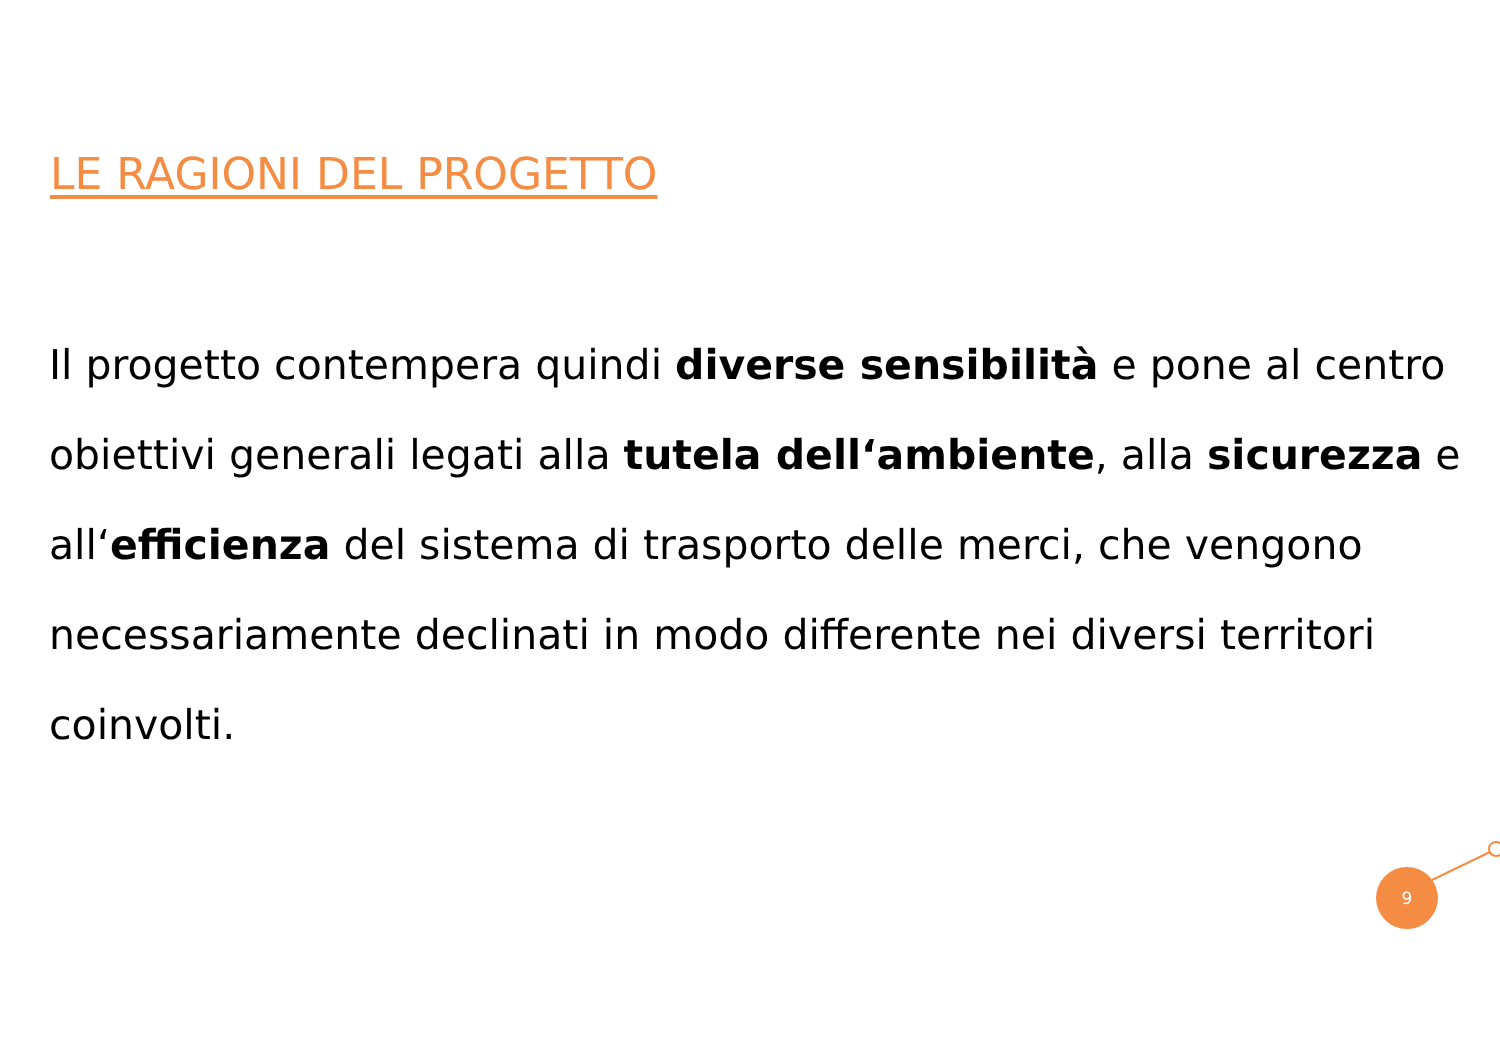LE RAGIONI DEL PROGETTO
Il progetto contempera quindi diverse sensibilità e pone al centro obiettivi generali legati alla tutela dell‘ambiente, alla sicurezza e all‘efficienza del sistema di trasporto delle merci, che vengono necessariamente declinati in modo differente nei diversi territori coinvolti.
9